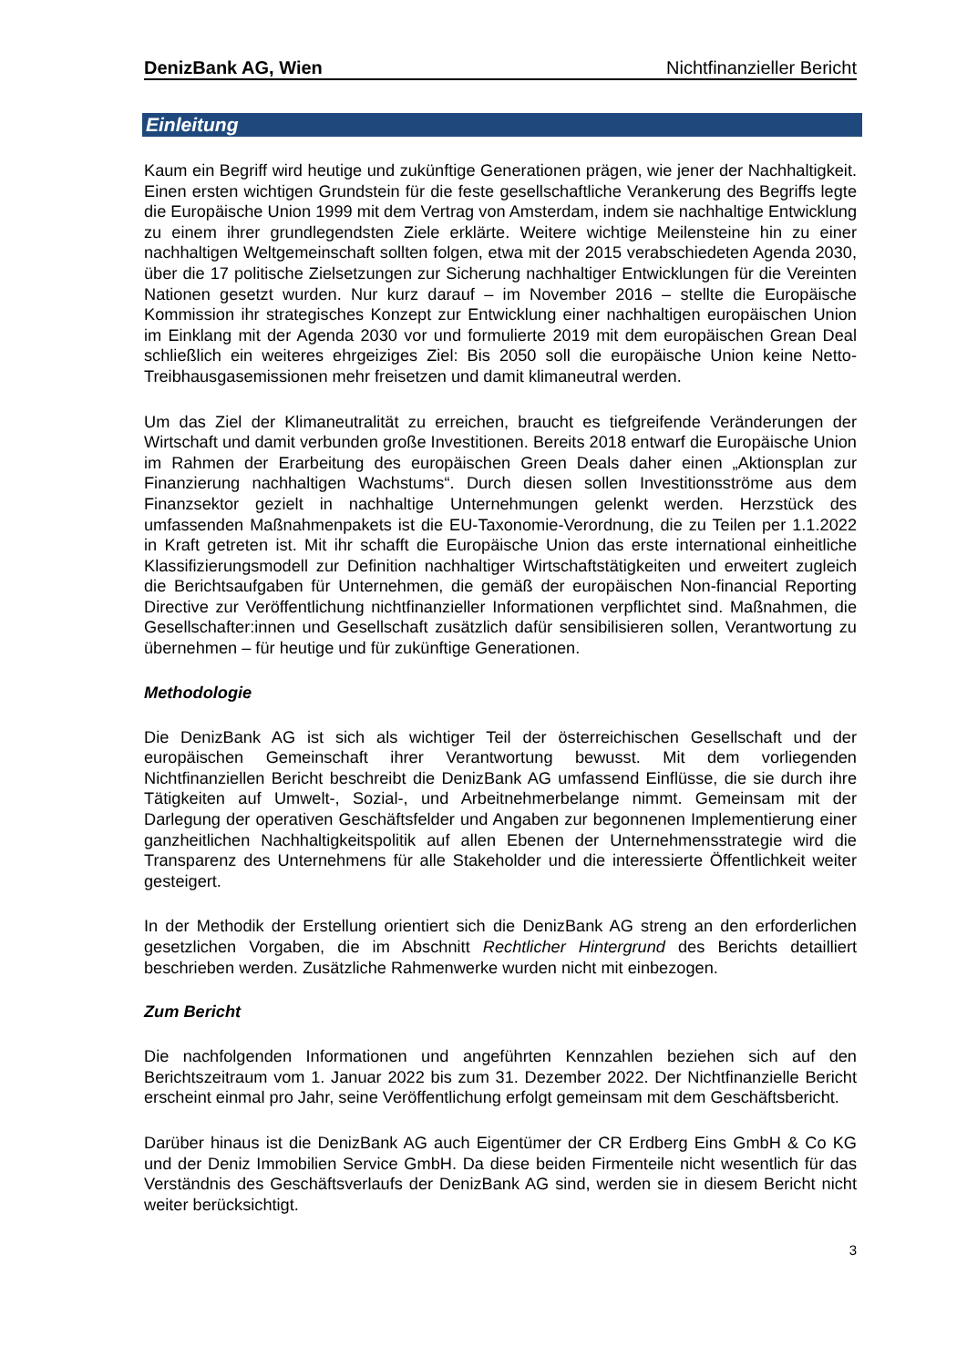DenizBank AG, Wien Nichtfinanzieller Bericht
Einleitung
Kaum ein Begriff wird heutige und zukünftige Generationen prägen, wie jener der Nachhaltigkeit. Einen ersten wichtigen Grundstein für die feste gesellschaftliche Verankerung des Begriffs legte die Europäische Union 1999 mit dem Vertrag von Amsterdam, indem sie nachhaltige Entwicklung zu einem ihrer grundlegendsten Ziele erklärte. Weitere wichtige Meilensteine hin zu einer nachhaltigen Weltgemeinschaft sollten folgen, etwa mit der 2015 verabschiedeten Agenda 2030, über die 17 politische Zielsetzungen zur Sicherung nachhaltiger Entwicklungen für die Vereinten Nationen gesetzt wurden. Nur kurz darauf – im November 2016 – stellte die Europäische Kommission ihr strategisches Konzept zur Entwicklung einer nachhaltigen europäischen Union im Einklang mit der Agenda 2030 vor und formulierte 2019 mit dem europäischen Grean Deal schließlich ein weiteres ehrgeiziges Ziel: Bis 2050 soll die europäische Union keine Netto-Treibhausgasemissionen mehr freisetzen und damit klimaneutral werden.
Um das Ziel der Klimaneutralität zu erreichen, braucht es tiefgreifende Veränderungen der Wirtschaft und damit verbunden große Investitionen. Bereits 2018 entwarf die Europäische Union im Rahmen der Erarbeitung des europäischen Green Deals daher einen „Aktionsplan zur Finanzierung nachhaltigen Wachstums“. Durch diesen sollen Investitionsströme aus dem Finanzsektor gezielt in nachhaltige Unternehmungen gelenkt werden. Herzstück des umfassenden Maßnahmenpakets ist die EU-Taxonomie-Verordnung, die zu Teilen per 1.1.2022 in Kraft getreten ist. Mit ihr schafft die Europäische Union das erste international einheitliche Klassifizierungsmodell zur Definition nachhaltiger Wirtschaftstätigkeiten und erweitert zugleich die Berichtsaufgaben für Unternehmen, die gemäß der europäischen Non-financial Reporting Directive zur Veröffentlichung nichtfinanzieller Informationen verpflichtet sind. Maßnahmen, die Gesellschafter:innen und Gesellschaft zusätzlich dafür sensibilisieren sollen, Verantwortung zu übernehmen – für heutige und für zukünftige Generationen.
Methodologie
Die DenizBank AG ist sich als wichtiger Teil der österreichischen Gesellschaft und der europäischen Gemeinschaft ihrer Verantwortung bewusst. Mit dem vorliegenden Nichtfinanziellen Bericht beschreibt die DenizBank AG umfassend Einflüsse, die sie durch ihre Tätigkeiten auf Umwelt-, Sozial-, und Arbeitnehmerbelange nimmt. Gemeinsam mit der Darlegung der operativen Geschäftsfelder und Angaben zur begonnenen Implementierung einer ganzheitlichen Nachhaltigkeitspolitik auf allen Ebenen der Unternehmensstrategie wird die Transparenz des Unternehmens für alle Stakeholder und die interessierte Öffentlichkeit weiter gesteigert.
In der Methodik der Erstellung orientiert sich die DenizBank AG streng an den erforderlichen gesetzlichen Vorgaben, die im Abschnitt Rechtlicher Hintergrund des Berichts detailliert beschrieben werden. Zusätzliche Rahmenwerke wurden nicht mit einbezogen.
Zum Bericht
Die nachfolgenden Informationen und angeführten Kennzahlen beziehen sich auf den Berichtszeitraum vom 1. Januar 2022 bis zum 31. Dezember 2022. Der Nichtfinanzielle Bericht erscheint einmal pro Jahr, seine Veröffentlichung erfolgt gemeinsam mit dem Geschäftsbericht.
Darüber hinaus ist die DenizBank AG auch Eigentümer der CR Erdberg Eins GmbH & Co KG und der Deniz Immobilien Service GmbH. Da diese beiden Firmenteile nicht wesentlich für das Verständnis des Geschäftsverlaufs der DenizBank AG sind, werden sie in diesem Bericht nicht weiter berücksichtigt.
3